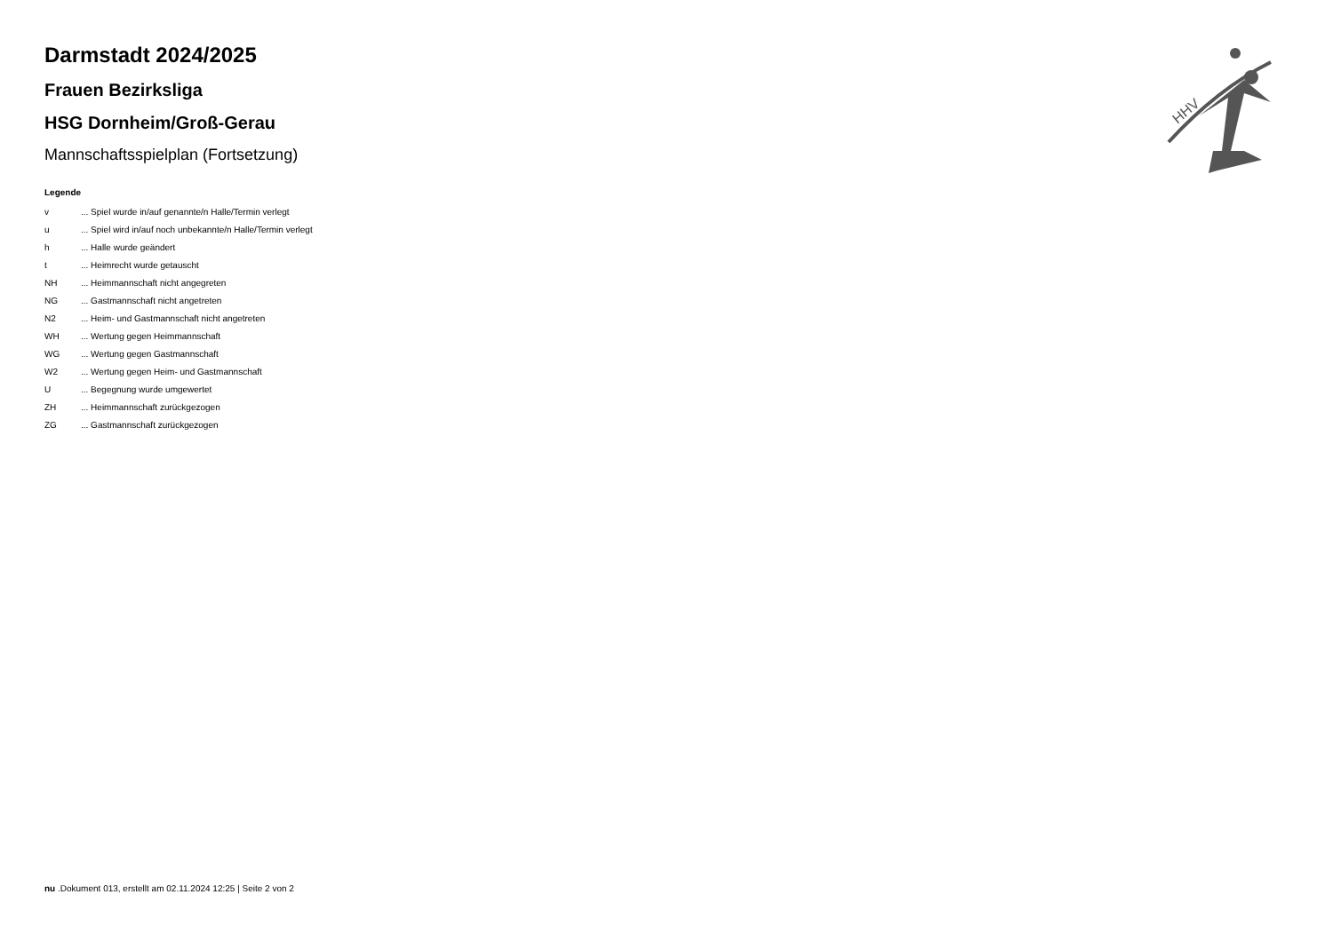HHV
Darmstadt 2024/2025
Frauen Bezirksliga
HSG Dornheim/Groß-Gerau
Mannschaftsspielplan (Fortsetzung)
Legende
| v | ... Spiel wurde in/auf genannte/n Halle/Termin verlegt |
| u | ... Spiel wird in/auf noch unbekannte/n Halle/Termin verlegt |
| h | ... Halle wurde geändert |
| t | ... Heimrecht wurde getauscht |
| NH | ... Heimmannschaft nicht angegreten |
| NG | ... Gastmannschaft nicht angetreten |
| N2 | ... Heim- und Gastmannschaft nicht angetreten |
| WH | ... Wertung gegen Heimmannschaft |
| WG | ... Wertung gegen Gastmannschaft |
| W2 | ... Wertung gegen Heim- und Gastmannschaft |
| U | ... Begegnung wurde umgewertet |
| ZH | ... Heimmannschaft zurückgezogen |
| ZG | ... Gastmannschaft zurückgezogen |
nu .Dokument 013, erstellt am 02.11.2024 12:25 | Seite 2 von 2